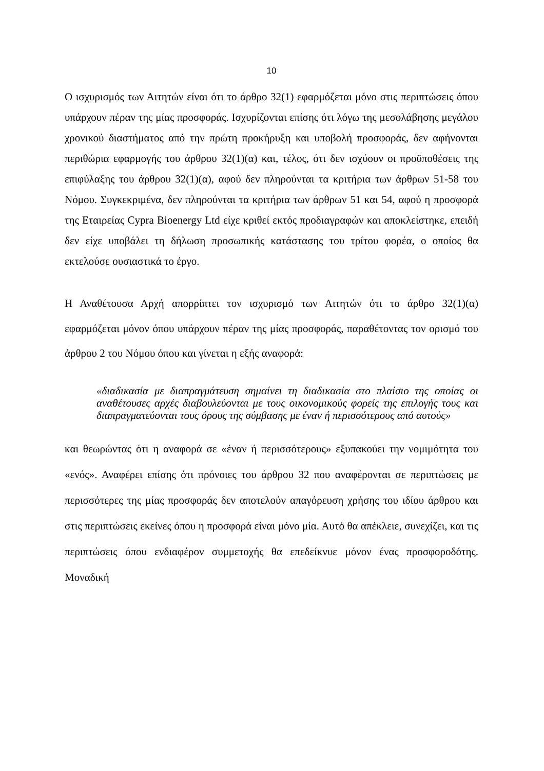10
Ο ισχυρισμός των Αιτητών είναι ότι το άρθρο 32(1) εφαρμόζεται μόνο στις περιπτώσεις όπου υπάρχουν πέραν της μίας προσφοράς. Ισχυρίζονται επίσης ότι λόγω της μεσολάβησης μεγάλου χρονικού διαστήματος από την πρώτη προκήρυξη και υποβολή προσφοράς, δεν αφήνονται περιθώρια εφαρμογής του άρθρου 32(1)(α) και, τέλος, ότι δεν ισχύουν οι προϋποθέσεις της επιφύλαξης του άρθρου 32(1)(α), αφού δεν πληρούνται τα κριτήρια των άρθρων 51-58 του Νόμου. Συγκεκριμένα, δεν πληρούνται τα κριτήρια των άρθρων 51 και 54, αφού η προσφορά της Εταιρείας Cypra Bioenergy Ltd είχε κριθεί εκτός προδιαγραφών και αποκλείστηκε, επειδή δεν είχε υποβάλει τη δήλωση προσωπικής κατάστασης του τρίτου φορέα, ο οποίος θα εκτελούσε ουσιαστικά το έργο.
Η Αναθέτουσα Αρχή απορρίπτει τον ισχυρισμό των Αιτητών ότι το άρθρο 32(1)(α) εφαρμόζεται μόνον όπου υπάρχουν πέραν της μίας προσφοράς, παραθέτοντας τον ορισμό του άρθρου 2 του Νόμου όπου και γίνεται η εξής αναφορά:
«διαδικασία με διαπραγμάτευση σημαίνει τη διαδικασία στο πλαίσιο της οποίας οι αναθέτουσες αρχές διαβουλεύονται με τους οικονομικούς φορείς της επιλογής τους και διαπραγματεύονται τους όρους της σύμβασης με έναν ή περισσότερους από αυτούς»
και θεωρώντας ότι η αναφορά σε «έναν ή περισσότερους» εξυπακούει την νομιμότητα του «ενός». Αναφέρει επίσης ότι πρόνοιες του άρθρου 32 που αναφέρονται σε περιπτώσεις με περισσότερες της μίας προσφοράς δεν αποτελούν απαγόρευση χρήσης του ιδίου άρθρου και στις περιπτώσεις εκείνες όπου η προσφορά είναι μόνο μία. Αυτό θα απέκλειε, συνεχίζει, και τις περιπτώσεις όπου ενδιαφέρον συμμετοχής θα επεδείκνυε μόνον ένας προσφοροδότης. Μοναδική